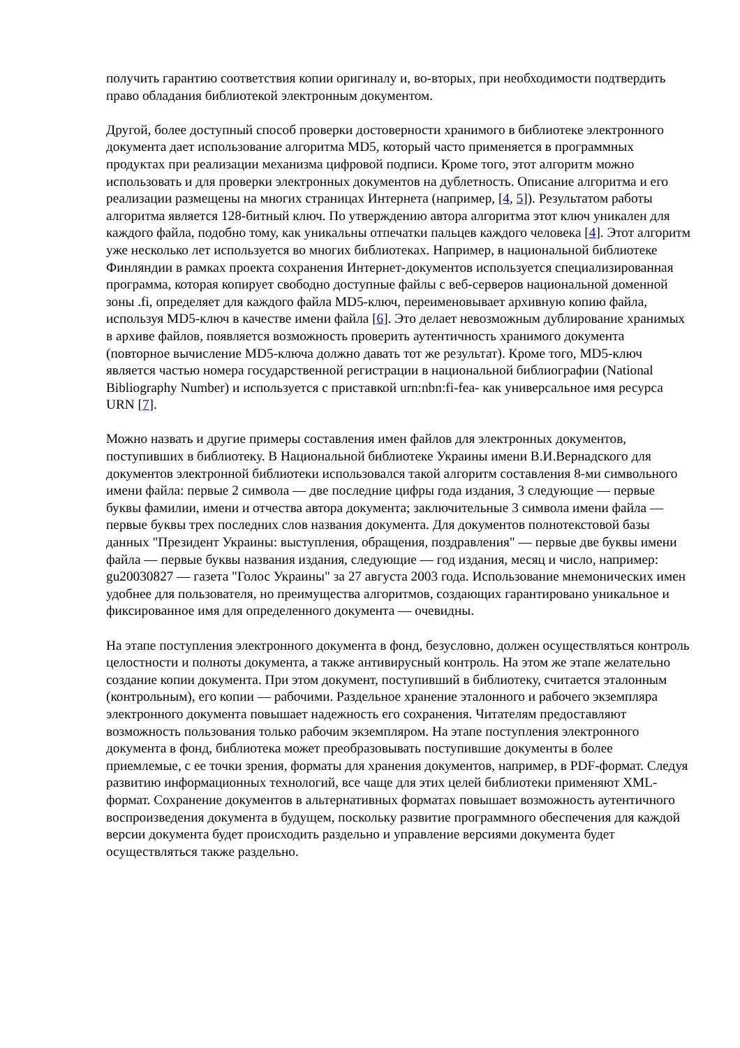получить гарантию соответствия копии оригиналу и, во-вторых, при необходимости подтвердить право обладания библиотекой электронным документом.
Другой, более доступный способ проверки достоверности хранимого в библиотеке электронного документа дает использование алгоритма MD5, который часто применяется в программных продуктах при реализации механизма цифровой подписи. Кроме того, этот алгоритм можно использовать и для проверки электронных документов на дублетность. Описание алгоритма и его реализации размещены на многих страницах Интернета (например, [4, 5]). Результатом работы алгоритма является 128-битный ключ. По утверждению автора алгоритма этот ключ уникален для каждого файла, подобно тому, как уникальны отпечатки пальцев каждого человека [4]. Этот алгоритм уже несколько лет используется во многих библиотеках. Например, в национальной библиотеке Финляндии в рамках проекта сохранения Интернет-документов используется специализированная программа, которая копирует свободно доступные файлы с веб-серверов национальной доменной зоны .fi, определяет для каждого файла MD5-ключ, переименовывает архивную копию файла, используя MD5-ключ в качестве имени файла [6]. Это делает невозможным дублирование хранимых в архиве файлов, появляется возможность проверить аутентичность хранимого документа (повторное вычисление MD5-ключа должно давать тот же результат). Кроме того, MD5-ключ является частью номера государственной регистрации в национальной библиографии (National Bibliography Number) и используется с приставкой urn:nbn:fi-fea- как универсальное имя ресурса URN [7].
Можно назвать и другие примеры составления имен файлов для электронных документов, поступивших в библиотеку. В Национальной библиотеке Украины имени В.И.Вернадского для документов электронной библиотеки использовался такой алгоритм составления 8-ми символьного имени файла: первые 2 символа — две последние цифры года издания, 3 следующие — первые буквы фамилии, имени и отчества автора документа; заключительные 3 символа имени файла — первые буквы трех последних слов названия документа. Для документов полнотекстовой базы данных "Президент Украины: выступления, обращения, поздравления" — первые две буквы имени файла — первые буквы названия издания, следующие — год издания, месяц и число, например: gu20030827 — газета "Голос Украины" за 27 августа 2003 года. Использование мнемонических имен удобнее для пользователя, но преимущества алгоритмов, создающих гарантировано уникальное и фиксированное имя для определенного документа — очевидны.
На этапе поступления электронного документа в фонд, безусловно, должен осуществляться контроль целостности и полноты документа, а также антивирусный контроль. На этом же этапе желательно создание копии документа. При этом документ, поступивший в библиотеку, считается эталонным (контрольным), его копии — рабочими. Раздельное хранение эталонного и рабочего экземпляра электронного документа повышает надежность его сохранения. Читателям предоставляют возможность пользования только рабочим экземпляром. На этапе поступления электронного документа в фонд, библиотека может преобразовывать поступившие документы в более приемлемые, с ее точки зрения, форматы для хранения документов, например, в PDF-формат. Следуя развитию информационных технологий, все чаще для этих целей библиотеки применяют XML-формат. Сохранение документов в альтернативных форматах повышает возможность аутентичного воспроизведения документа в будущем, поскольку развитие программного обеспечения для каждой версии документа будет происходить раздельно и управление версиями документа будет осуществляться также раздельно.